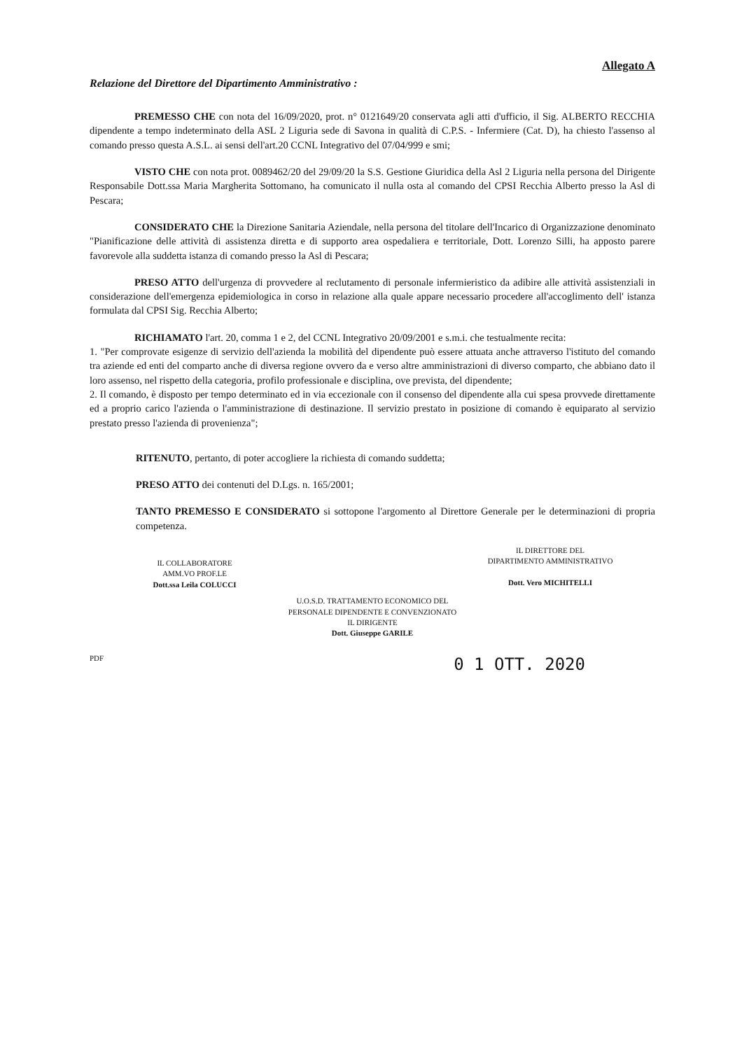Allegato A
Relazione del Direttore del Dipartimento Amministrativo :
PREMESSO CHE con nota del 16/09/2020, prot. n° 0121649/20 conservata agli atti d'ufficio, il Sig. ALBERTO RECCHIA dipendente a tempo indeterminato della ASL 2 Liguria sede di Savona in qualità di C.P.S. - Infermiere (Cat. D), ha chiesto l'assenso al comando presso questa A.S.L. ai sensi dell'art.20 CCNL Integrativo del 07/04/999 e smi;
VISTO CHE con nota prot. 0089462/20 del 29/09/20 la S.S. Gestione Giuridica della Asl 2 Liguria nella persona del Dirigente Responsabile Dott.ssa Maria Margherita Sottomano, ha comunicato il nulla osta al comando del CPSI Recchia Alberto presso la Asl di Pescara;
CONSIDERATO CHE la Direzione Sanitaria Aziendale, nella persona del titolare dell'Incarico di Organizzazione denominato "Pianificazione delle attività di assistenza diretta e di supporto area ospedaliera e territoriale, Dott. Lorenzo Silli, ha apposto parere favorevole alla suddetta istanza di comando presso la Asl di Pescara;
PRESO ATTO dell'urgenza di provvedere al reclutamento di personale infermieristico da adibire alle attività assistenziali in considerazione dell'emergenza epidemiologica in corso in relazione alla quale appare necessario procedere all'accoglimento dell' istanza formulata dal CPSI Sig. Recchia Alberto;
RICHIAMATO l'art. 20, comma 1 e 2, del CCNL Integrativo 20/09/2001 e s.m.i. che testualmente recita:
1. "Per comprovate esigenze di servizio dell'azienda la mobilità del dipendente può essere attuata anche attraverso l'istituto del comando tra aziende ed enti del comparto anche di diversa regione ovvero da e verso altre amministrazioni di diverso comparto, che abbiano dato il loro assenso, nel rispetto della categoria, profilo professionale e disciplina, ove prevista, del dipendente;
2. Il comando, è disposto per tempo determinato ed in via eccezionale con il consenso del dipendente alla cui spesa provvede direttamente ed a proprio carico l'azienda o l'amministrazione di destinazione. Il servizio prestato in posizione di comando è equiparato al servizio prestato presso l'azienda di provenienza";
RITENUTO, pertanto, di poter accogliere la richiesta di comando suddetta;
PRESO ATTO dei contenuti del D.Lgs. n. 165/2001;
TANTO PREMESSO E CONSIDERATO si sottopone l'argomento al Direttore Generale per le determinazioni di propria competenza.
IL COLLABORATORE
AMM.VO PROF.LE
Dott.ssa Leila COLUCCI
IL DIRETTORE DEL
DIPARTIMENTO AMMINISTRATIVO
Dott. Vero MICHITELLI
U.O.S.D. TRATTAMENTO ECONOMICO DEL
PERSONALE DIPENDENTE E CONVENZIONATO
IL DIRIGENTE
Dott. Giuseppe GARILE
PDF 0 1 OTT. 2020